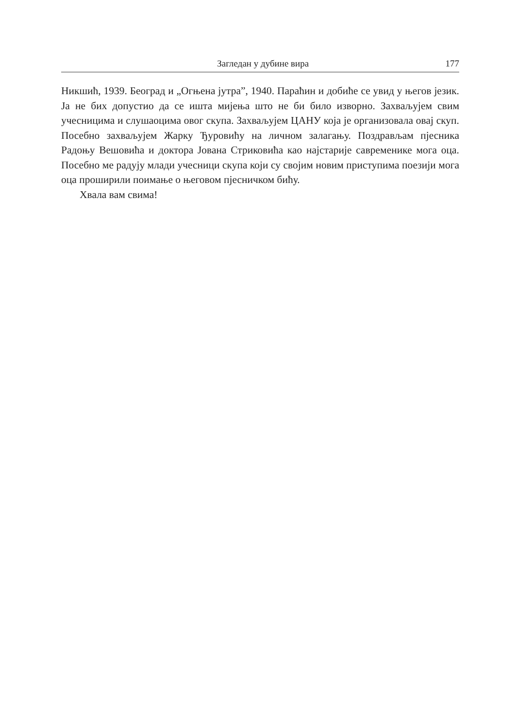Загледан у дубине вира 177
Никшић, 1939. Београд и „Огњена јутра”, 1940. Параћин и добиће се увид у његов језик. Ја не бих допустио да се ишта мијења што не би било изворно. Захваљујем свим учесницима и слушаоцима овог скупа. Захваљујем ЦАНУ која је организовала овај скуп. Посебно захваљујем Жарку Ђуровићу на личном залагању. Поздрављам пјесника Радоњу Вешовића и доктора Јована Стриковића као најстарије савременике мога оца. Посебно ме радују млади учесници скупа који су својим новим приступима поезији мога оца проширили поимање о његовом пјесничком бићу.
Хвала вам свима!